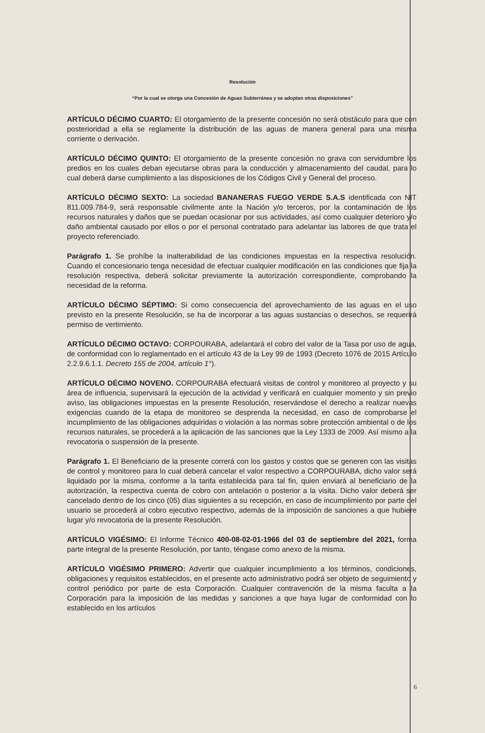Resolución
“Por la cual se otorga una Concesión de Aguas Subterránea y se adoptan otras disposiciones”
ARTÍCULO DÉCIMO CUARTO: El otorgamiento de la presente concesión no será obstáculo para que con posterioridad a ella se reglamente la distribución de las aguas de manera general para una misma corriente o derivación.
ARTÍCULO DÉCIMO QUINTO: El otorgamiento de la presente concesión no grava con servidumbre los predios en los cuales deban ejecutarse obras para la conducción y almacenamiento del caudal, para lo cual deberá darse cumplimiento a las disposiciones de los Códigos Civil y General del proceso.
ARTÍCULO DÉCIMO SEXTO: La sociedad BANANERAS FUEGO VERDE S.A.S identificada con NIT 811.009.784-9, será responsable civilmente ante la Nación y/o terceros, por la contaminación de los recursos naturales y daños que se puedan ocasionar por sus actividades, así como cualquier deterioro y/o daño ambiental causado por ellos o por el personal contratado para adelantar las labores de que trata el proyecto referenciado.
Parágrafo 1. Se prohíbe la inalterabilidad de las condiciones impuestas en la respectiva resolución. Cuando el concesionario tenga necesidad de efectuar cualquier modificación en las condiciones que fija la resolución respectiva, deberá solicitar previamente la autorización correspondiente, comprobando la necesidad de la reforma.
ARTÍCULO DÉCIMO SÉPTIMO: Si como consecuencia del aprovechamiento de las aguas en el uso previsto en la presente Resolución, se ha de incorporar a las aguas sustancias o desechos, se requerirá permiso de vertimiento.
ARTÍCULO DÉCIMO OCTAVO: CORPOURABA, adelantará el cobro del valor de la Tasa por uso de agua, de conformidad con lo reglamentado en el artículo 43 de la Ley 99 de 1993 (Decreto 1076 de 2015 Artículo 2.2.9.6.1.1. Decreto 155 de 2004, artículo 1°).
ARTÍCULO DÉCIMO NOVENO. CORPOURABA efectuará visitas de control y monitoreo al proyecto y su área de influencia, supervisará la ejecución de la actividad y verificará en cualquier momento y sin previo aviso, las obligaciones impuestas en la presente Resolución, reservándose el derecho a realizar nuevas exigencias cuando de la etapa de monitoreo se desprenda la necesidad, en caso de comprobarse el incumplimiento de las obligaciones adquiridas o violación a las normas sobre protección ambiental o de los recursos naturales, se procederá a la aplicación de las sanciones que la Ley 1333 de 2009. Así mismo a la revocatoria o suspensión de la presente.
Parágrafo 1. El Beneficiario de la presente correrá con los gastos y costos que se generen con las visitas de control y monitoreo para lo cual deberá cancelar el valor respectivo a CORPOURABA, dicho valor será liquidado por la misma, conforme a la tarifa establecida para tal fin, quien enviará al beneficiario de la autorización, la respectiva cuenta de cobro con antelación o posterior a la visita. Dicho valor deberá ser cancelado dentro de los cinco (05) días siguientes a su recepción, en caso de incumplimiento por parte del usuario se procederá al cobro ejecutivo respectivo, además de la imposición de sanciones a que hubiere lugar y/o revocatoria de la presente Resolución.
ARTÍCULO VIGÉSIMO: El Informe Técnico 400-08-02-01-1966 del 03 de septiembre del 2021, forma parte integral de la presente Resolución, por tanto, téngase como anexo de la misma.
ARTÍCULO VIGÉSIMO PRIMERO: Advertir que cualquier incumplimiento a los términos, condiciones, obligaciones y requisitos establecidos, en el presente acto administrativo podrá ser objeto de seguimiento y control periódico por parte de esta Corporación. Cualquier contravención de la misma faculta a la Corporación para la imposición de las medidas y sanciones a que haya lugar de conformidad con lo establecido en los artículos
6